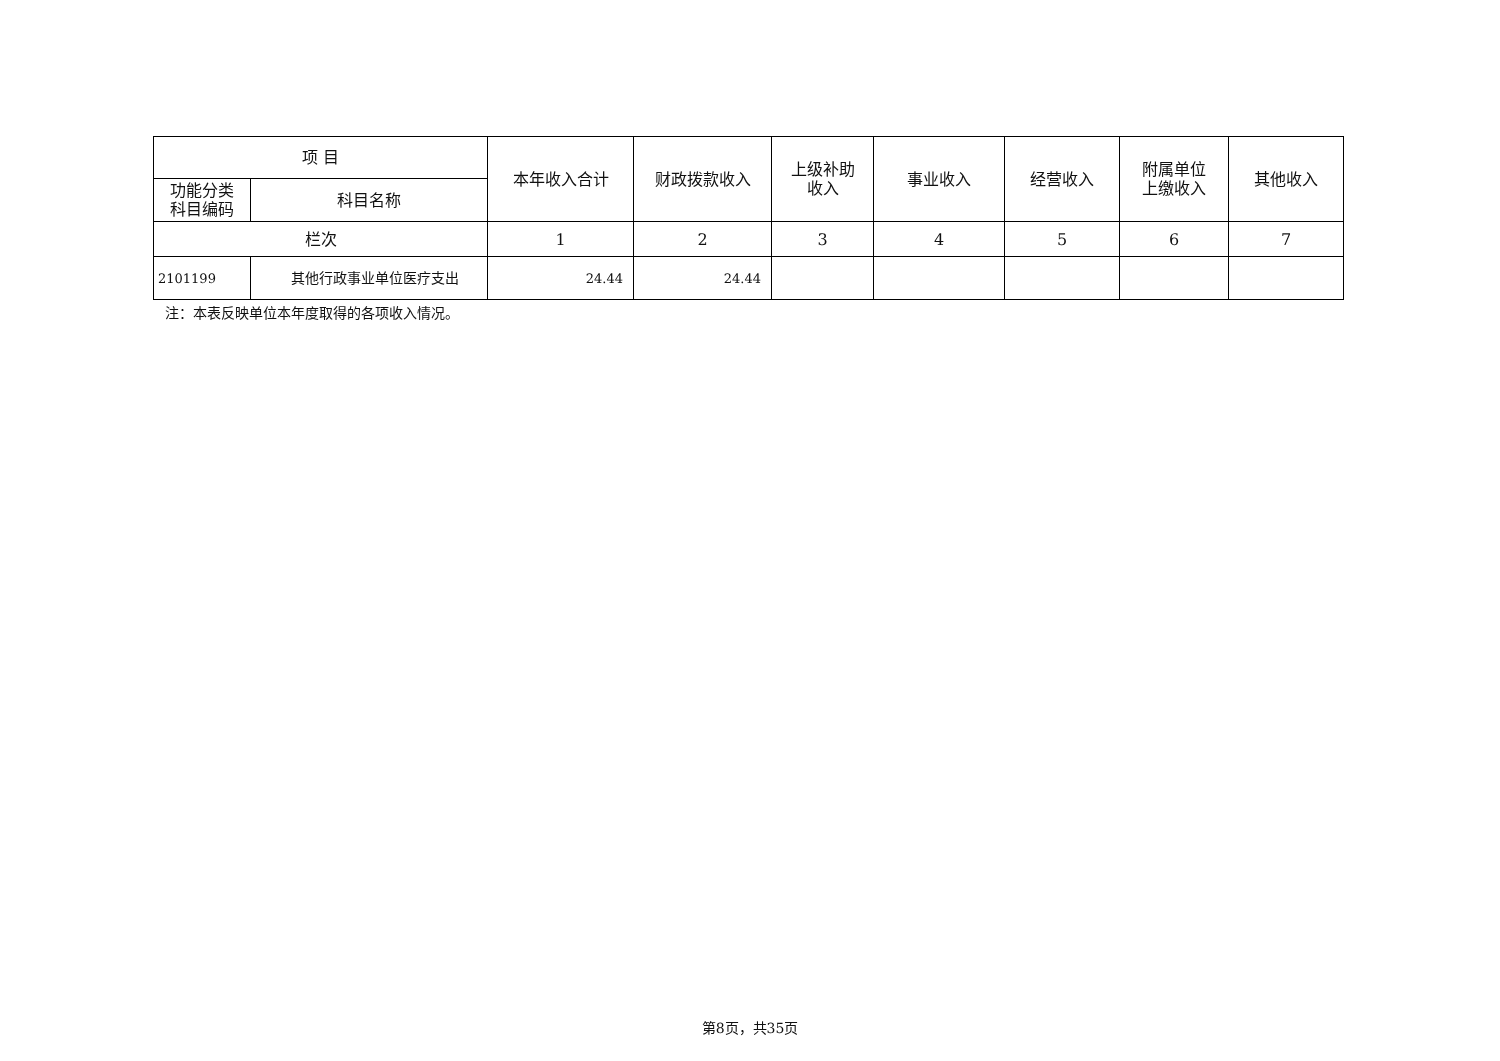| 项 目 | | 本年收入合计 | 财政拨款收入 | 上级补助 收入 | 事业收入 | 经营收入 | 附属单位 上缴收入 | 其他收入 |
| --- | --- | --- | --- | --- | --- | --- | --- | --- |
| 功能分类 科目编码 | 科目名称 | | | | | | | |
| 栏次 | | 1 | 2 | 3 | 4 | 5 | 6 | 7 |
| 2101199 | 其他行政事业单位医疗支出 | 24.44 | 24.44 | | | | | |
注：本表反映单位本年度取得的各项收入情况。
第8页，共35页